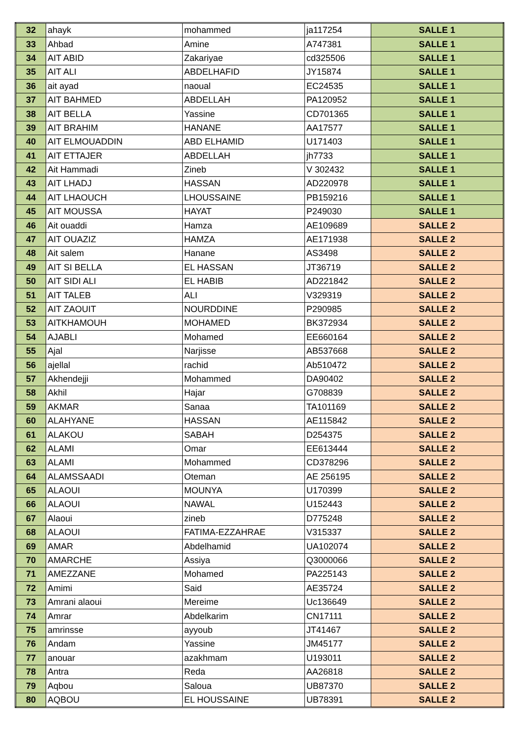| 32 | ahayk | mohammed | ja117254 | SALLE 1 |
| 33 | Ahbad | Amine | A747381 | SALLE 1 |
| 34 | AIT ABID | Zakariyae | cd325506 | SALLE 1 |
| 35 | AIT ALI | ABDELHAFID | JY15874 | SALLE 1 |
| 36 | ait ayad | naoual | EC24535 | SALLE 1 |
| 37 | AIT BAHMED | ABDELLAH | PA120952 | SALLE 1 |
| 38 | AIT BELLA | Yassine | CD701365 | SALLE 1 |
| 39 | AIT BRAHIM | HANANE | AA17577 | SALLE 1 |
| 40 | AIT ELMOUADDIN | ABD ELHAMID | U171403 | SALLE 1 |
| 41 | AIT ETTAJER | ABDELLAH | jh7733 | SALLE 1 |
| 42 | Ait Hammadi | Zineb | V 302432 | SALLE 1 |
| 43 | AIT LHADJ | HASSAN | AD220978 | SALLE 1 |
| 44 | AIT LHAOUCH | LHOUSSAINE | PB159216 | SALLE 1 |
| 45 | AIT MOUSSA | HAYAT | P249030 | SALLE 1 |
| 46 | Ait ouaddi | Hamza | AE109689 | SALLE 2 |
| 47 | AIT OUAZIZ | HAMZA | AE171938 | SALLE 2 |
| 48 | Ait salem | Hanane | AS3498 | SALLE 2 |
| 49 | AIT SI BELLA | EL HASSAN | JT36719 | SALLE 2 |
| 50 | AIT SIDI ALI | EL HABIB | AD221842 | SALLE 2 |
| 51 | AIT TALEB | ALI | V329319 | SALLE 2 |
| 52 | AIT ZAOUIT | NOURDDINE | P290985 | SALLE 2 |
| 53 | AITKHAMOUH | MOHAMED | BK372934 | SALLE 2 |
| 54 | AJABLI | Mohamed | EE660164 | SALLE 2 |
| 55 | Ajal | Narjisse | AB537668 | SALLE 2 |
| 56 | ajellal | rachid | Ab510472 | SALLE 2 |
| 57 | Akhendejji | Mohammed | DA90402 | SALLE 2 |
| 58 | Akhil | Hajar | G708839 | SALLE 2 |
| 59 | AKMAR | Sanaa | TA101169 | SALLE 2 |
| 60 | ALAHYANE | HASSAN | AE115842 | SALLE 2 |
| 61 | ALAKOU | SABAH | D254375 | SALLE 2 |
| 62 | ALAMI | Omar | EE613444 | SALLE 2 |
| 63 | ALAMI | Mohammed | CD378296 | SALLE 2 |
| 64 | ALAMSSAADI | Oteman | AE 256195 | SALLE 2 |
| 65 | ALAOUI | MOUNYA | U170399 | SALLE 2 |
| 66 | ALAOUI | NAWAL | U152443 | SALLE 2 |
| 67 | Alaoui | zineb | D775248 | SALLE 2 |
| 68 | ALAOUI | FATIMA-EZZAHRAE | V315337 | SALLE 2 |
| 69 | AMAR | Abdelhamid | UA102074 | SALLE 2 |
| 70 | AMARCHE | Assiya | Q3000066 | SALLE 2 |
| 71 | AMEZZANE | Mohamed | PA225143 | SALLE 2 |
| 72 | Amimi | Said | AE35724 | SALLE 2 |
| 73 | Amrani alaoui | Mereime | Uc136649 | SALLE 2 |
| 74 | Amrar | Abdelkarim | CN17111 | SALLE 2 |
| 75 | amrinsse | ayyoub | JT41467 | SALLE 2 |
| 76 | Andam | Yassine | JM45177 | SALLE 2 |
| 77 | anouar | azakhmam | U193011 | SALLE 2 |
| 78 | Antra | Reda | AA26818 | SALLE 2 |
| 79 | Aqbou | Saloua | UB87370 | SALLE 2 |
| 80 | AQBOU | EL HOUSSAINE | UB78391 | SALLE 2 |